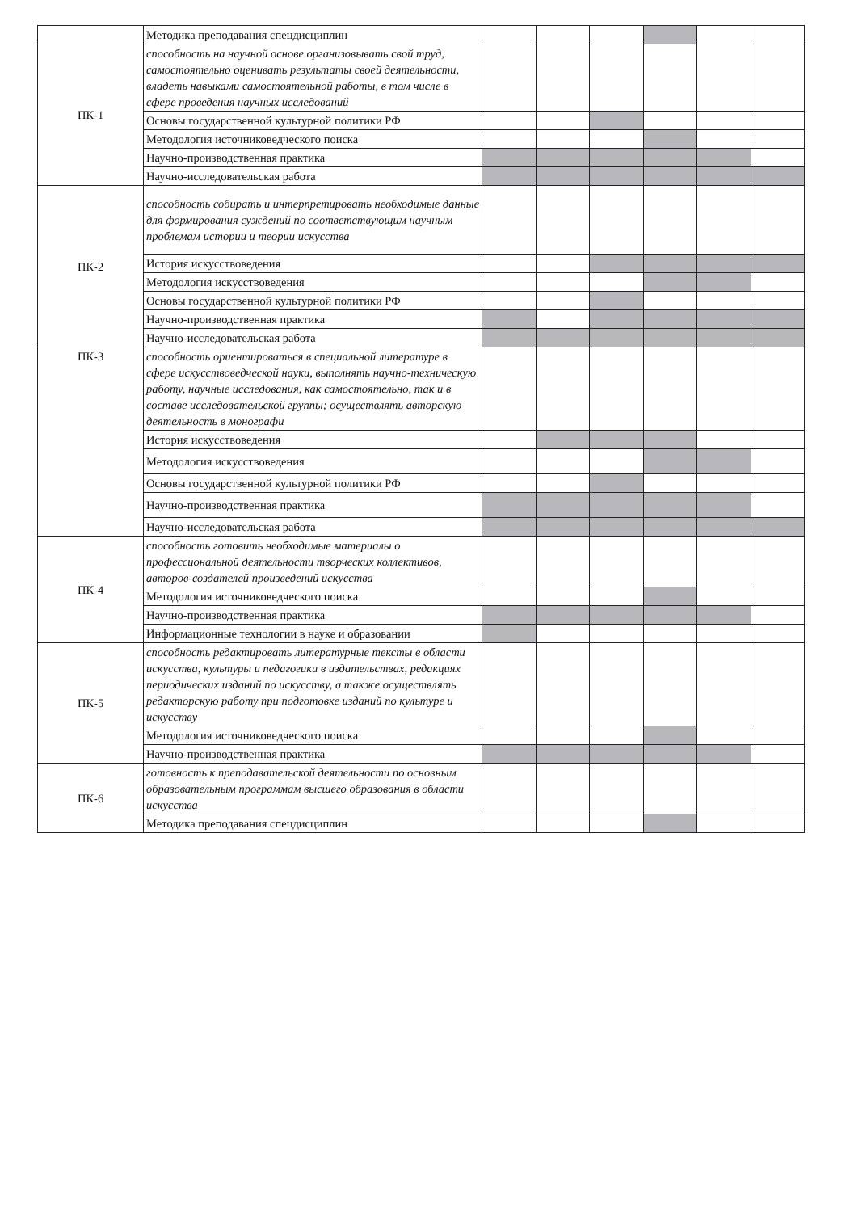| | Методика преподавания спецдисциплин | | | | | | |
| ПК-1 | способность на научной основе организовывать свой труд, самостоятельно оценивать результаты своей деятельности, владеть навыками самостоятельной работы, в том числе в сфере проведения научных исследований | | | | | | |
| | Основы государственной культурной политики РФ | | | | | | |
| | Методология источниковедческого поиска | | | | | | |
| | Научно-производственная практика | | | | | | |
| | Научно-исследовательская работа | | | | | | |
| ПК-2 | способность собирать и интерпретировать необходимые данные для формирования суждений по соответствующим научным проблемам истории и теории искусства | | | | | | |
| | История искусствоведения | | | | | | |
| | Методология искусствоведения | | | | | | |
| | Основы государственной культурной политики РФ | | | | | | |
| | Научно-производственная практика | | | | | | |
| | Научно-исследовательская работа | | | | | | |
| ПК-3 | способность ориентироваться в специальной литературе в сфере искусствоведческой науки, выполнять научно-техническую работу, научные исследования, как самостоятельно, так и в составе исследовательской группы; осуществлять авторскую деятельность в монографи | | | | | | |
| | История искусствоведения | | | | | | |
| | Методология искусствоведения | | | | | | |
| | Основы государственной культурной политики РФ | | | | | | |
| | Научно-производственная практика | | | | | | |
| | Научно-исследовательская работа | | | | | | |
| ПК-4 | способность готовить необходимые материалы о профессиональной деятельности творческих коллективов, авторов-создателей произведений искусства | | | | | | |
| | Методология источниковедческого поиска | | | | | | |
| | Научно-производственная практика | | | | | | |
| | Информационные технологии в науке и образовании | | | | | | |
| ПК-5 | способность редактировать литературные тексты в области искусства, культуры и педагогики в издательствах, редакциях периодических изданий по искусству, а также осуществлять редакторскую работу при подготовке изданий по культуре и искусству | | | | | | |
| | Методология источниковедческого поиска | | | | | | |
| | Научно-производственная практика | | | | | | |
| ПК-6 | готовность к преподавательской деятельности по основным образовательным программам высшего образования в области искусства | | | | | | |
| | Методика преподавания спецдисциплин | | | | | | |